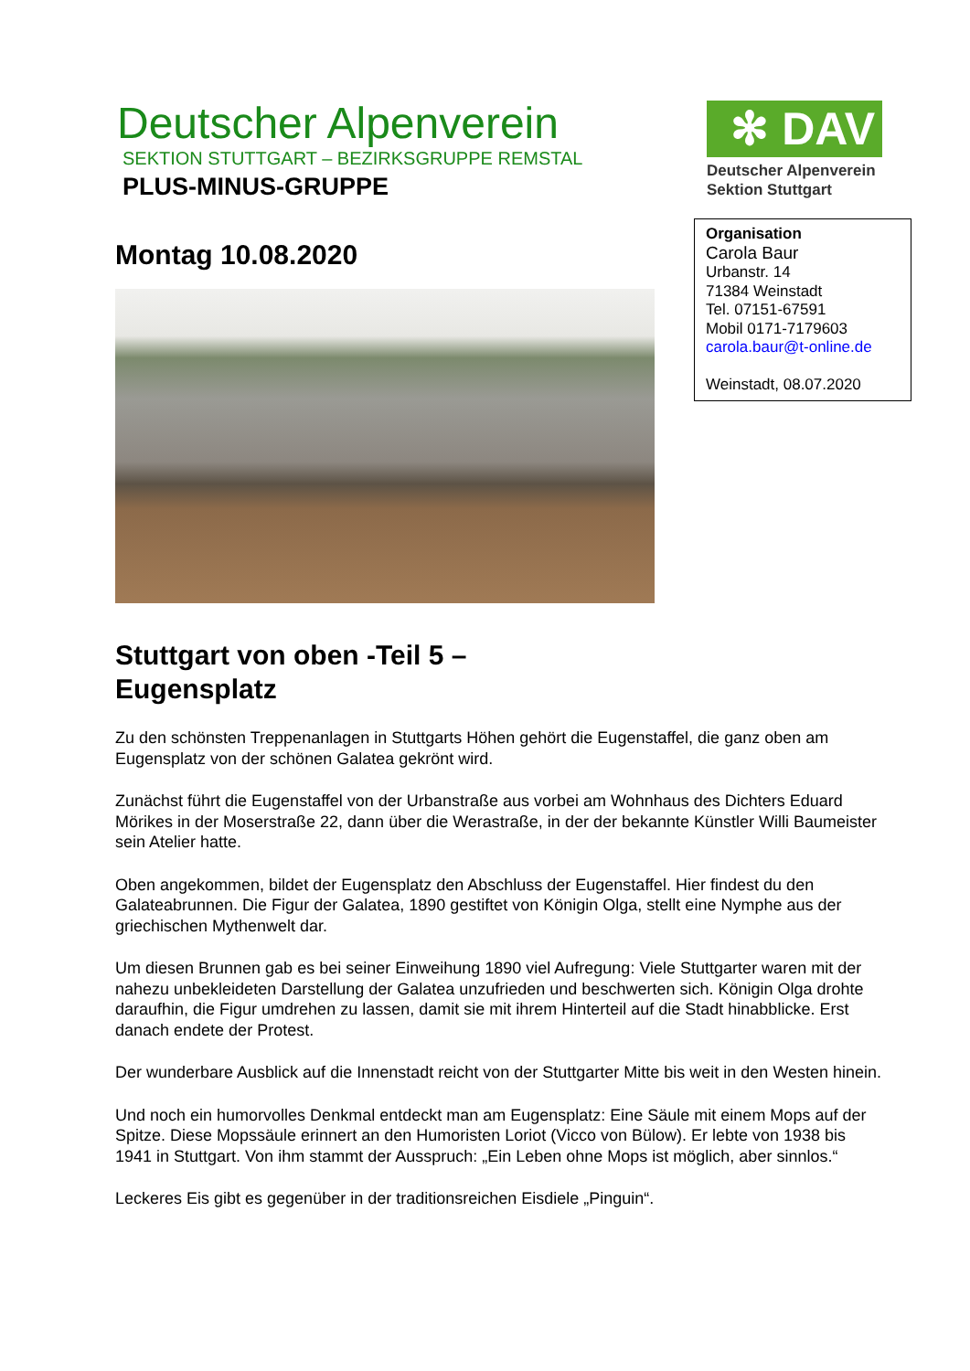Deutscher Alpenverein
SEKTION STUTTGART – BEZIRKSGRUPPE REMSTAL
PLUS-MINUS-GRUPPE
✻ DAV
Deutscher Alpenverein
Sektion Stuttgart
Organisation
Carola Baur
Urbanstr. 14
71384 Weinstadt
Tel. 07151-67591
Mobil 0171-7179603
carola.baur@t-online.de
Weinstadt, 08.07.2020
Montag 10.08.2020
Stuttgart von oben -Teil 5 –
Eugensplatz
Zu den schönsten Treppenanlagen in Stuttgarts Höhen gehört die Eugenstaffel, die ganz oben am Eugensplatz von der schönen Galatea gekrönt wird.
Zunächst führt die Eugenstaffel von der Urbanstraße aus vorbei am Wohnhaus des Dichters Eduard Mörikes in der Moserstraße 22, dann über die Werastraße, in der der bekannte Künstler Willi Baumeister sein Atelier hatte.
Oben angekommen, bildet der Eugensplatz den Abschluss der Eugenstaffel. Hier findest du den Galateabrunnen. Die Figur der Galatea, 1890 gestiftet von Königin Olga, stellt eine Nymphe aus der griechischen Mythenwelt dar.
Um diesen Brunnen gab es bei seiner Einweihung 1890 viel Aufregung: Viele Stuttgarter waren mit der nahezu unbekleideten Darstellung der Galatea unzufrieden und beschwerten sich. Königin Olga drohte daraufhin, die Figur umdrehen zu lassen, damit sie mit ihrem Hinterteil auf die Stadt hinabblicke. Erst danach endete der Protest.
Der wunderbare Ausblick auf die Innenstadt reicht von der Stuttgarter Mitte bis weit in den Westen hinein.
Und noch ein humorvolles Denkmal entdeckt man am Eugensplatz: Eine Säule mit einem Mops auf der Spitze. Diese Mopssäule erinnert an den Humoristen Loriot (Vicco von Bülow). Er lebte von 1938 bis 1941 in Stuttgart. Von ihm stammt der Ausspruch: „Ein Leben ohne Mops ist möglich, aber sinnlos.“
Leckeres Eis gibt es gegenüber in der traditionsreichen Eisdiele „Pinguin“.